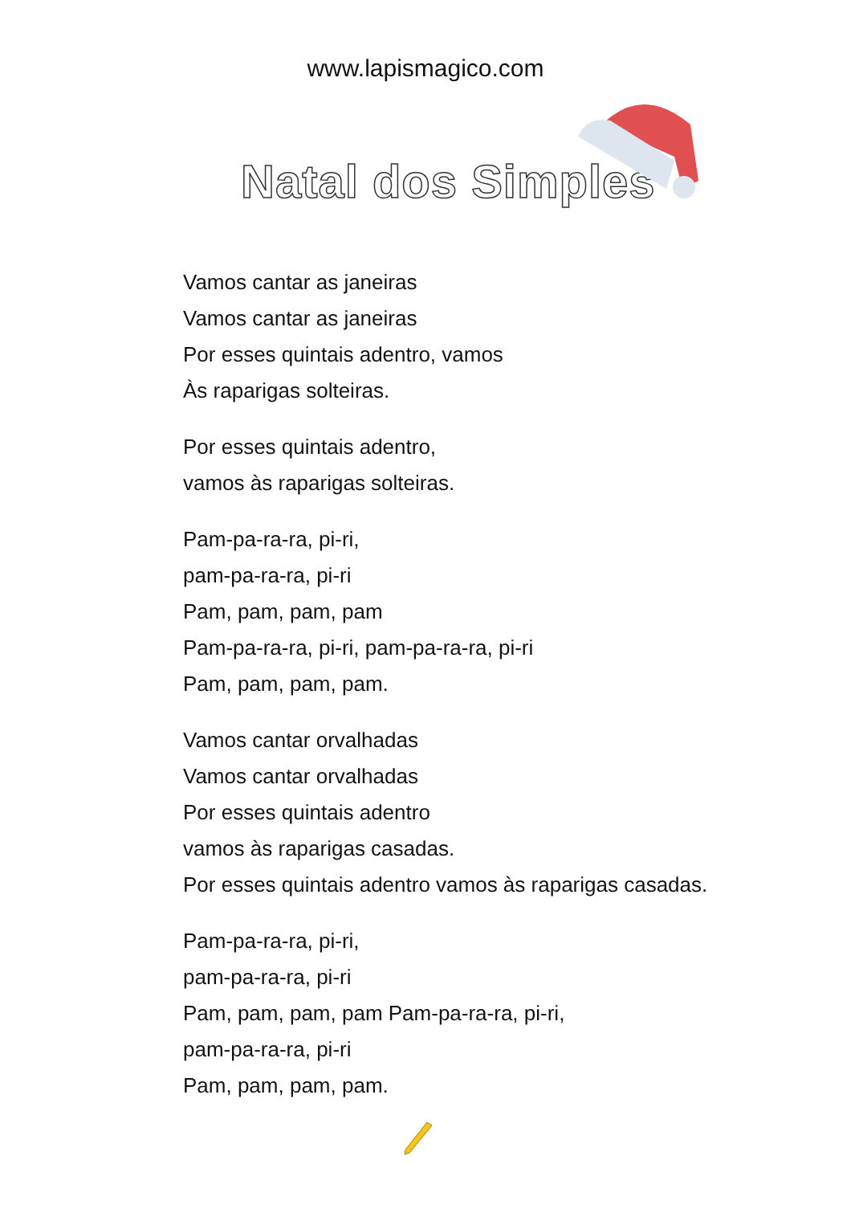www.lapismagico.com
Natal dos Simples
Vamos cantar as janeiras
Vamos cantar as janeiras
Por esses quintais adentro, vamos
Às raparigas solteiras.
Por esses quintais adentro,
vamos às raparigas solteiras.
Pam-pa-ra-ra, pi-ri,
pam-pa-ra-ra, pi-ri
Pam, pam, pam, pam
Pam-pa-ra-ra, pi-ri, pam-pa-ra-ra, pi-ri
Pam, pam, pam, pam.
Vamos cantar orvalhadas
Vamos cantar orvalhadas
Por esses quintais adentro
vamos às raparigas casadas.
Por esses quintais adentro vamos às raparigas casadas.
Pam-pa-ra-ra, pi-ri,
pam-pa-ra-ra, pi-ri
Pam, pam, pam, pam Pam-pa-ra-ra, pi-ri,
pam-pa-ra-ra, pi-ri
Pam, pam, pam, pam.